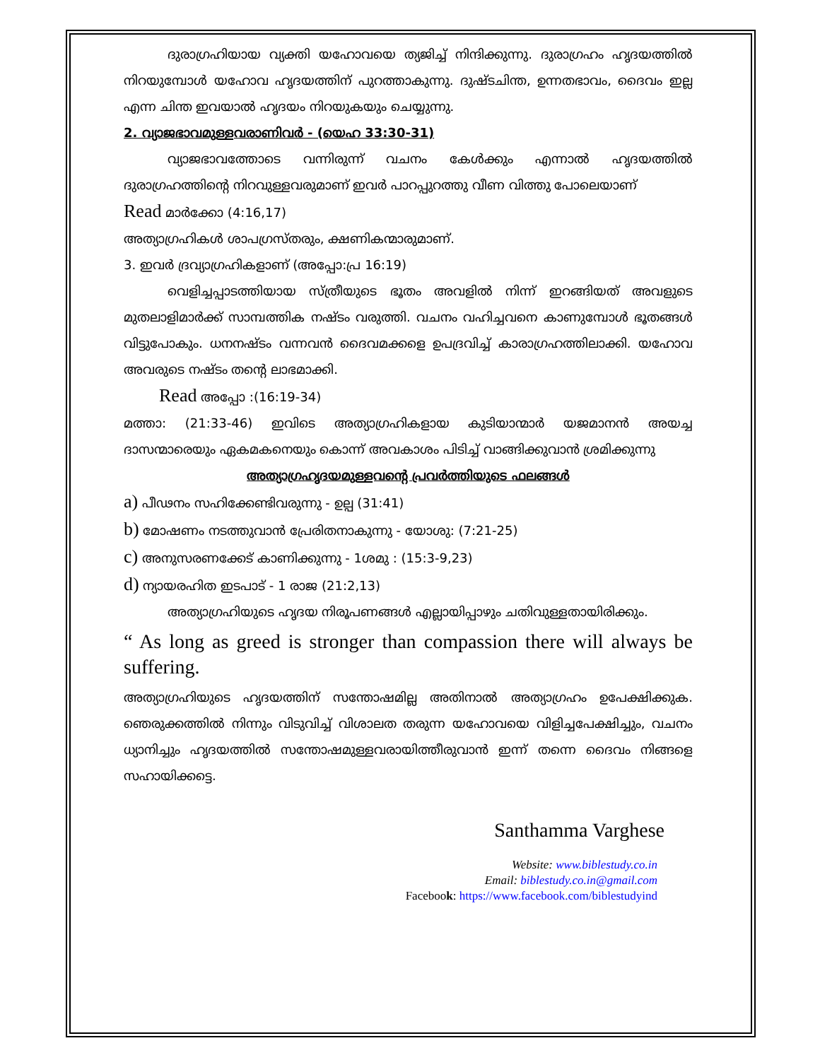ദുരാഗ്രഹിയായ വ്യക്തി യഹോവയെ ത്യജിച്ച് നിന്ദിക്കുന്നു. ദുരാഗ്രഹം ഹൃദയത്തിൽ നിറയുമ്പോൾ യഹോവ ഹൃദയത്തിന് പുറത്താകുന്നു. ദുഷ്ടചിന്ത, ഉന്നതഭാവം, ദൈവം ഇല്ല എന്ന ചിന്ത ഇവയാൽ ഹൃദയം നിറയുകയും ചെയ്യുന്നു.
2. വ്യാജഭാവമുള്ളവരാണിവർ - (യെഹ 33:30-31)
വ്യാജഭാവത്തോടെ വന്നിരുന്ന് വചനം കേൾക്കും എന്നാൽ ഹൃദയത്തിൽ ദുരാഗ്രഹത്തിന്റെ നിറവുള്ളവരുമാണ് ഇവർ പാറപ്പുറത്തു വീണ വിത്തു പോലെയാണ്
Read മാർക്കോ (4:16,17)
അത്യാഗ്രഹികൾ ശാപഗ്രസ്തരും, ക്ഷണികന്മാരുമാണ്.
3. ഇവർ ദ്രവ്യാഗ്രഹികളാണ് (അപ്പോ:പ്ര 16:19)
വെളിച്ചപ്പാടത്തിയായ സ്ത്രീയുടെ ഭൂതം അവളിൽ നിന്ന് ഇറങ്ങിയത് അവളുടെ മുതലാളിമാർക്ക് സാമ്പത്തിക നഷ്ടം വരുത്തി. വചനം വഹിച്ചവനെ കാണുമ്പോൾ ഭൂതങ്ങൾ വിട്ടുപോകും. ധനനഷ്ടം വന്നവൻ ദൈവമക്കളെ ഉപദ്രവിച്ച് കാരാഗ്രഹത്തിലാക്കി. യഹോവ അവരുടെ നഷ്ടം തന്റെ ലാഭമാക്കി.
Read അപ്പോ :(16:19-34)
മത്താ: (21:33-46) ഇവിടെ അത്യാഗ്രഹികളായ കുടിയാന്മാർ യജമാനൻ അയച്ച ദാസന്മാരെയും ഏകമകനെയും കൊന്ന് അവകാശം പിടിച്ച് വാങ്ങിക്കുവാൻ ശ്രമിക്കുന്നു
അത്യാഗ്രഹൃദയമുള്ളവന്റെ പ്രവർത്തിയുടെ ഫലങ്ങൾ
a) പീഢനം സഹിക്കേണ്ടിവരുന്നു - ഉല്പ (31:41)
b) മോഷണം നടത്തുവാൻ പ്രേരിതനാകുന്നു - യോശു: (7:21-25)
c) അനുസരണക്കേട് കാണിക്കുന്നു - 1ശമു : (15:3-9,23)
d) ന്യായരഹിത ഇടപാട് - 1 രാജ (21:2,13)
അത്യാഗ്രഹിയുടെ ഹൃദയ നിരൂപണങ്ങൾ എല്ലായിപ്പാഴും ചതിവുള്ളതായിരിക്കും.
“ As long as greed is stronger than compassion there will always be suffering.
അത്യാഗ്രഹിയുടെ ഹൃദയത്തിന് സന്തോഷമില്ല അതിനാൽ അത്യാഗ്രഹം ഉപേക്ഷിക്കുക. ഞെരുക്കത്തിൽ നിന്നും വിടുവിച്ച് വിശാലത തരുന്ന യഹോവയെ വിളിച്ചപേക്ഷിച്ചും, വചനം ധ്യാനിച്ചും ഹൃദയത്തിൽ സന്തോഷമുള്ളവരായിത്തീരുവാൻ ഇന്ന് തന്നെ ദൈവം നിങ്ങളെ സഹായിക്കട്ടെ.
Santhamma Varghese
Website: www.biblestudy.co.in
Email: biblestudy.co.in@gmail.com
Facebook: https://www.facebook.com/biblestudyind